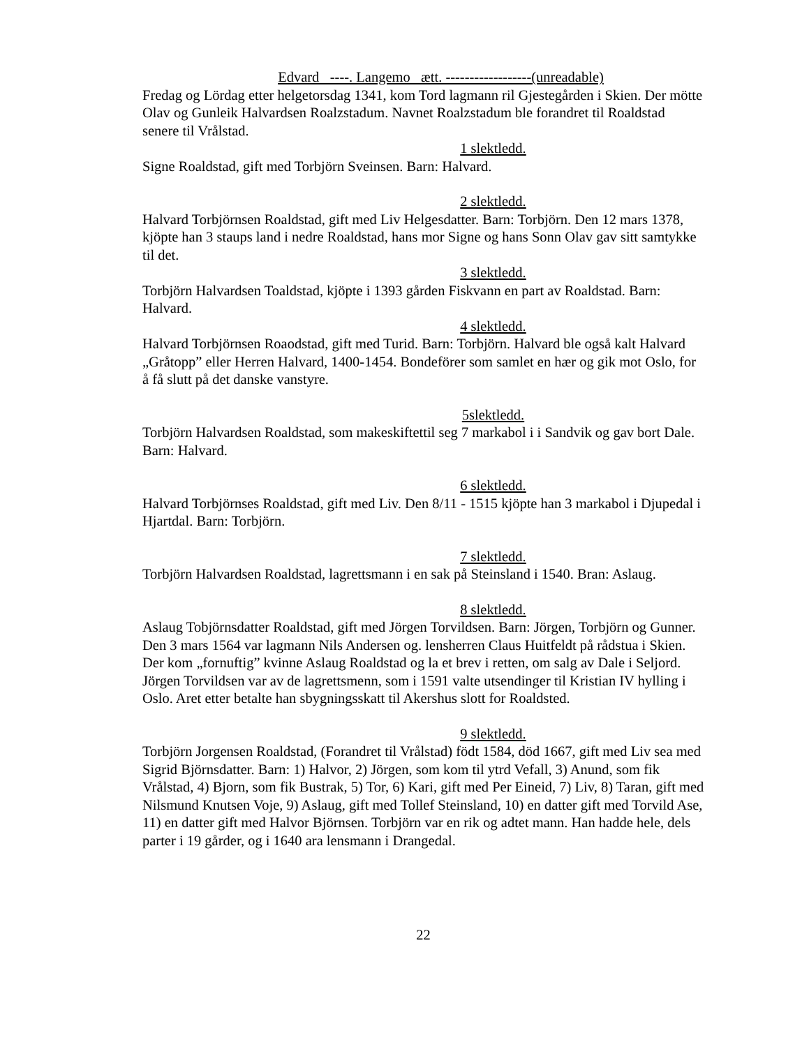Edvard ----. Langemo ætt. ------------------(unreadable)
Fredag og Lördag etter helgetorsdag 1341, kom Tord lagmann ril Gjestegården i Skien. Der mötte Olav og Gunleik Halvardsen Roalzstadum. Navnet Roalzstadum ble forandret til Roaldstad senere til Vrålstad.
1 slektledd.
Signe Roaldstad, gift med Torbjörn Sveinsen. Barn: Halvard.
2 slektledd.
Halvard Torbjörnsen Roaldstad, gift med Liv Helgesdatter. Barn: Torbjörn. Den 12 mars 1378, kjöpte han 3 staups land i nedre Roaldstad, hans mor Signe og hans Sonn Olav gav sitt samtykke til det.
3 slektledd.
Torbjörn Halvardsen Toaldstad, kjöpte i 1393 gården Fiskvann en part av Roaldstad. Barn: Halvard.
4 slektledd.
Halvard Torbjörnsen Roaodstad, gift med Turid. Barn: Torbjörn. Halvard ble også kalt Halvard „Gråtopp” eller Herren Halvard, 1400-1454. Bondeförer som samlet en hær og gik mot Oslo, for å få slutt på det danske vanstyre.
5slektledd.
Torbjörn Halvardsen Roaldstad, som makeskiftettil seg 7 markabol i i Sandvik og gav bort Dale. Barn: Halvard.
6 slektledd.
Halvard Torbjörnses Roaldstad, gift med Liv. Den 8/11 - 1515 kjöpte han 3 markabol i Djupedal i Hjartdal. Barn: Torbjörn.
7 slektledd.
Torbjörn Halvardsen Roaldstad, lagrettsmann i en sak på Steinsland i 1540. Bran: Aslaug.
8 slektledd.
Aslaug Tobjörnsdatter Roaldstad, gift med Jörgen Torvildsen. Barn: Jörgen, Torbjörn og Gunner. Den 3 mars 1564 var lagmann Nils Andersen og. lensherren Claus Huitfeldt på rådstua i Skien. Der kom „fornuftig” kvinne Aslaug Roaldstad og la et brev i retten, om salg av Dale i Seljord. Jörgen Torvildsen var av de lagrettsmenn, som i 1591 valte utsendinger til Kristian IV hylling i Oslo. Aret etter betalte han sbygningsskatt til Akershus slott for Roaldsted.
9 slektledd.
Torbjörn Jorgensen Roaldstad, (Forandret til Vrålstad) födt 1584, död 1667, gift med Liv sea med Sigrid Björnsdatter. Barn: 1) Halvor, 2) Jörgen, som kom til ytrd Vefall, 3) Anund, som fik Vrålstad, 4) Bjorn, som fik Bustrak, 5) Tor, 6) Kari, gift med Per Eineid, 7) Liv, 8) Taran, gift med Nilsmund Knutsen Voje, 9) Aslaug, gift med Tollef Steinsland, 10) en datter gift med Torvild Ase, 11) en datter gift med Halvor Björnsen. Torbjörn var en rik og adtet mann. Han hadde hele, dels parter i 19 gårder, og i 1640 ara lensmann i Drangedal.
22